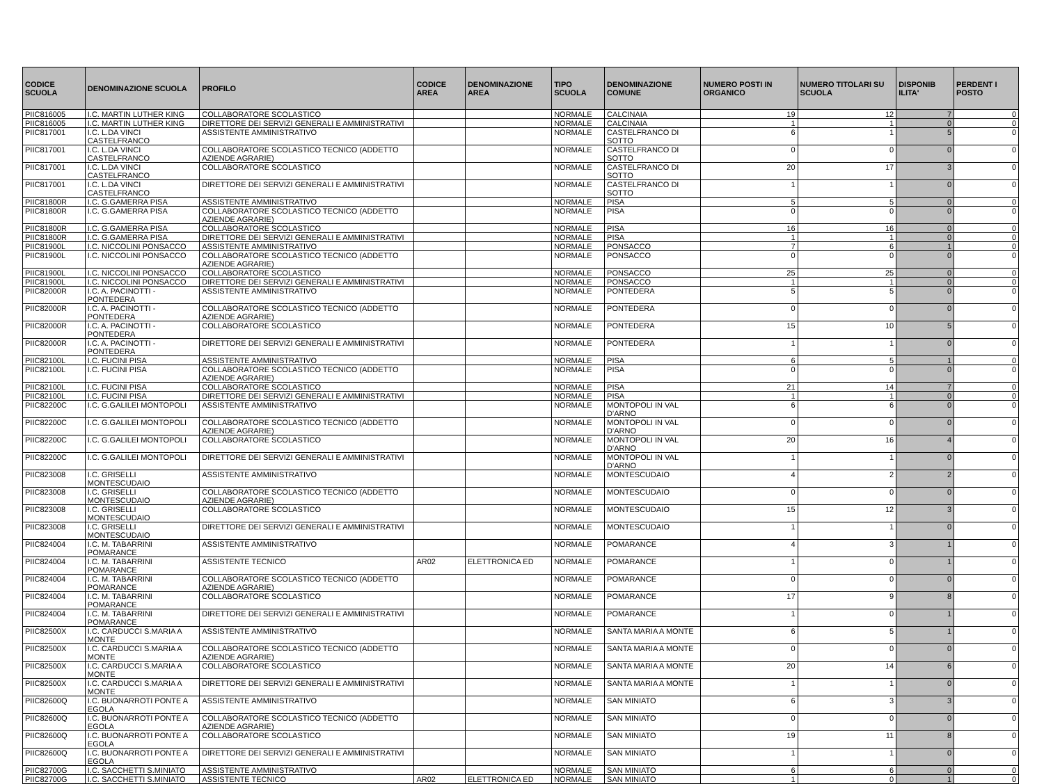| CODICE SCUOLA | DENOMINAZIONE SCUOLA | PROFILO | CODICE AREA | DENOMINAZIONE AREA | TIPO SCUOLA | DENOMINAZIONE COMUNE | NUMERO POSTI IN ORGANICO | NUMERO TITOLARI SU SCUOLA | DISPONIB ILITA' | PERDENT I POSTO |
| --- | --- | --- | --- | --- | --- | --- | --- | --- | --- | --- |
| PIIC816005 | I.C. MARTIN LUTHER KING | COLLABORATORE SCOLASTICO | | | NORMALE | CALCINAIA | 19 | 12 | 7 | 0 |
| PIIC816005 | I.C. MARTIN LUTHER KING | DIRETTORE DEI SERVIZI GENERALI E AMMINISTRATIVI | | | NORMALE | CALCINAIA | 1 | 1 | 0 | 0 |
| PIIC817001 | I.C. L.DA VINCI CASTELFRANCO | ASSISTENTE AMMINISTRATIVO | | | NORMALE | CASTELFRANCO DI SOTTO | 6 | 1 | 5 | 0 |
| PIIC817001 | I.C. L.DA VINCI CASTELFRANCO | COLLABORATORE SCOLASTICO TECNICO (ADDETTO AZIENDE AGRARIE) | | | NORMALE | CASTELFRANCO DI SOTTO | 0 | 0 | 0 | 0 |
| PIIC817001 | I.C. L.DA VINCI CASTELFRANCO | COLLABORATORE SCOLASTICO | | | NORMALE | CASTELFRANCO DI SOTTO | 20 | 17 | 3 | 0 |
| PIIC817001 | I.C. L.DA VINCI CASTELFRANCO | DIRETTORE DEI SERVIZI GENERALI E AMMINISTRATIVI | | | NORMALE | CASTELFRANCO DI SOTTO | 1 | 1 | 0 | 0 |
| PIIC81800R | I.C. G.GAMERRA PISA | ASSISTENTE AMMINISTRATIVO | | | NORMALE | PISA | 5 | 5 | 0 | 0 |
| PIIC81800R | I.C. G.GAMERRA PISA | COLLABORATORE SCOLASTICO TECNICO (ADDETTO AZIENDE AGRARIE) | | | NORMALE | PISA | 0 | 0 | 0 | 0 |
| PIIC81800R | I.C. G.GAMERRA PISA | COLLABORATORE SCOLASTICO | | | NORMALE | PISA | 16 | 16 | 0 | 0 |
| PIIC81800R | I.C. G.GAMERRA PISA | DIRETTORE DEI SERVIZI GENERALI E AMMINISTRATIVI | | | NORMALE | PISA | 1 | 1 | 0 | 0 |
| PIIC81900L | I.C. NICCOLINI PONSACCO | ASSISTENTE AMMINISTRATIVO | | | NORMALE | PONSACCO | 7 | 6 | 1 | 0 |
| PIIC81900L | I.C. NICCOLINI PONSACCO | COLLABORATORE SCOLASTICO TECNICO (ADDETTO AZIENDE AGRARIE) | | | NORMALE | PONSACCO | 0 | 0 | 0 | 0 |
| PIIC81900L | I.C. NICCOLINI PONSACCO | COLLABORATORE SCOLASTICO | | | NORMALE | PONSACCO | 25 | 25 | 0 | 0 |
| PIIC81900L | I.C. NICCOLINI PONSACCO | DIRETTORE DEI SERVIZI GENERALI E AMMINISTRATIVI | | | NORMALE | PONSACCO | 1 | 1 | 0 | 0 |
| PIIC82000R | I.C. A. PACINOTTI - PONTEDERA | ASSISTENTE AMMINISTRATIVO | | | NORMALE | PONTEDERA | 5 | 5 | 0 | 0 |
| PIIC82000R | I.C. A. PACINOTTI - PONTEDERA | COLLABORATORE SCOLASTICO TECNICO (ADDETTO AZIENDE AGRARIE) | | | NORMALE | PONTEDERA | 0 | 0 | 0 | 0 |
| PIIC82000R | I.C. A. PACINOTTI - PONTEDERA | COLLABORATORE SCOLASTICO | | | NORMALE | PONTEDERA | 15 | 10 | 5 | 0 |
| PIIC82000R | I.C. A. PACINOTTI - PONTEDERA | DIRETTORE DEI SERVIZI GENERALI E AMMINISTRATIVI | | | NORMALE | PONTEDERA | 1 | 1 | 0 | 0 |
| PIIC82100L | I.C. FUCINI PISA | ASSISTENTE AMMINISTRATIVO | | | NORMALE | PISA | 6 | 5 | 1 | 0 |
| PIIC82100L | I.C. FUCINI PISA | COLLABORATORE SCOLASTICO TECNICO (ADDETTO AZIENDE AGRARIE) | | | NORMALE | PISA | 0 | 0 | 0 | 0 |
| PIIC82100L | I.C. FUCINI PISA | COLLABORATORE SCOLASTICO | | | NORMALE | PISA | 21 | 14 | 7 | 0 |
| PIIC82100L | I.C. FUCINI PISA | DIRETTORE DEI SERVIZI GENERALI E AMMINISTRATIVI | | | NORMALE | PISA | 1 | 1 | 0 | 0 |
| PIIC82200C | I.C. G.GALILEI MONTOPOLI | ASSISTENTE AMMINISTRATIVO | | | NORMALE | MONTOPOLI IN VAL D'ARNO | 6 | 6 | 0 | 0 |
| PIIC82200C | I.C. G.GALILEI MONTOPOLI | COLLABORATORE SCOLASTICO TECNICO (ADDETTO AZIENDE AGRARIE) | | | NORMALE | MONTOPOLI IN VAL D'ARNO | 0 | 0 | 0 | 0 |
| PIIC82200C | I.C. G.GALILEI MONTOPOLI | COLLABORATORE SCOLASTICO | | | NORMALE | MONTOPOLI IN VAL D'ARNO | 20 | 16 | 4 | 0 |
| PIIC82200C | I.C. G.GALILEI MONTOPOLI | DIRETTORE DEI SERVIZI GENERALI E AMMINISTRATIVI | | | NORMALE | MONTOPOLI IN VAL D'ARNO | 1 | 1 | 0 | 0 |
| PIIC823008 | I.C. GRISELLI MONTESCUDAIO | ASSISTENTE AMMINISTRATIVO | | | NORMALE | MONTESCUDAIO | 4 | 2 | 2 | 0 |
| PIIC823008 | I.C. GRISELLI MONTESCUDAIO | COLLABORATORE SCOLASTICO TECNICO (ADDETTO AZIENDE AGRARIE) | | | NORMALE | MONTESCUDAIO | 0 | 0 | 0 | 0 |
| PIIC823008 | I.C. GRISELLI MONTESCUDAIO | COLLABORATORE SCOLASTICO | | | NORMALE | MONTESCUDAIO | 15 | 12 | 3 | 0 |
| PIIC823008 | I.C. GRISELLI MONTESCUDAIO | DIRETTORE DEI SERVIZI GENERALI E AMMINISTRATIVI | | | NORMALE | MONTESCUDAIO | 1 | 1 | 0 | 0 |
| PIIC824004 | I.C. M. TABARRINI POMARANCE | ASSISTENTE AMMINISTRATIVO | | | NORMALE | POMARANCE | 4 | 3 | 1 | 0 |
| PIIC824004 | I.C. M. TABARRINI POMARANCE | ASSISTENTE TECNICO | AR02 | ELETTRONICA ED | NORMALE | POMARANCE | 1 | 0 | 1 | 0 |
| PIIC824004 | I.C. M. TABARRINI POMARANCE | COLLABORATORE SCOLASTICO TECNICO (ADDETTO AZIENDE AGRARIE) | | | NORMALE | POMARANCE | 0 | 0 | 0 | 0 |
| PIIC824004 | I.C. M. TABARRINI POMARANCE | COLLABORATORE SCOLASTICO | | | NORMALE | POMARANCE | 17 | 9 | 8 | 0 |
| PIIC824004 | I.C. M. TABARRINI POMARANCE | DIRETTORE DEI SERVIZI GENERALI E AMMINISTRATIVI | | | NORMALE | POMARANCE | 1 | 0 | 1 | 0 |
| PIIC82500X | I.C. CARDUCCI S.MARIA A MONTE | ASSISTENTE AMMINISTRATIVO | | | NORMALE | SANTA MARIA A MONTE | 6 | 5 | 1 | 0 |
| PIIC82500X | I.C. CARDUCCI S.MARIA A MONTE | COLLABORATORE SCOLASTICO TECNICO (ADDETTO AZIENDE AGRARIE) | | | NORMALE | SANTA MARIA A MONTE | 0 | 0 | 0 | 0 |
| PIIC82500X | I.C. CARDUCCI S.MARIA A MONTE | COLLABORATORE SCOLASTICO | | | NORMALE | SANTA MARIA A MONTE | 20 | 14 | 6 | 0 |
| PIIC82500X | I.C. CARDUCCI S.MARIA A MONTE | DIRETTORE DEI SERVIZI GENERALI E AMMINISTRATIVI | | | NORMALE | SANTA MARIA A MONTE | 1 | 1 | 0 | 0 |
| PIIC82600Q | I.C. BUONARROTI PONTE A EGOLA | ASSISTENTE AMMINISTRATIVO | | | NORMALE | SAN MINIATO | 6 | 3 | 3 | 0 |
| PIIC82600Q | I.C. BUONARROTI PONTE A EGOLA | COLLABORATORE SCOLASTICO TECNICO (ADDETTO AZIENDE AGRARIE) | | | NORMALE | SAN MINIATO | 0 | 0 | 0 | 0 |
| PIIC82600Q | I.C. BUONARROTI PONTE A EGOLA | COLLABORATORE SCOLASTICO | | | NORMALE | SAN MINIATO | 19 | 11 | 8 | 0 |
| PIIC82600Q | I.C. BUONARROTI PONTE A EGOLA | DIRETTORE DEI SERVIZI GENERALI E AMMINISTRATIVI | | | NORMALE | SAN MINIATO | 1 | 1 | 0 | 0 |
| PIIC82700G | I.C. SACCHETTI S.MINIATO | ASSISTENTE AMMINISTRATIVO | | | NORMALE | SAN MINIATO | 6 | 6 | 0 | 0 |
| PIIC82700G | I.C. SACCHETTI S.MINIATO | ASSISTENTE TECNICO | AR02 | ELETTRONICA ED | NORMALE | SAN MINIATO | 1 | 0 | 1 | 0 |